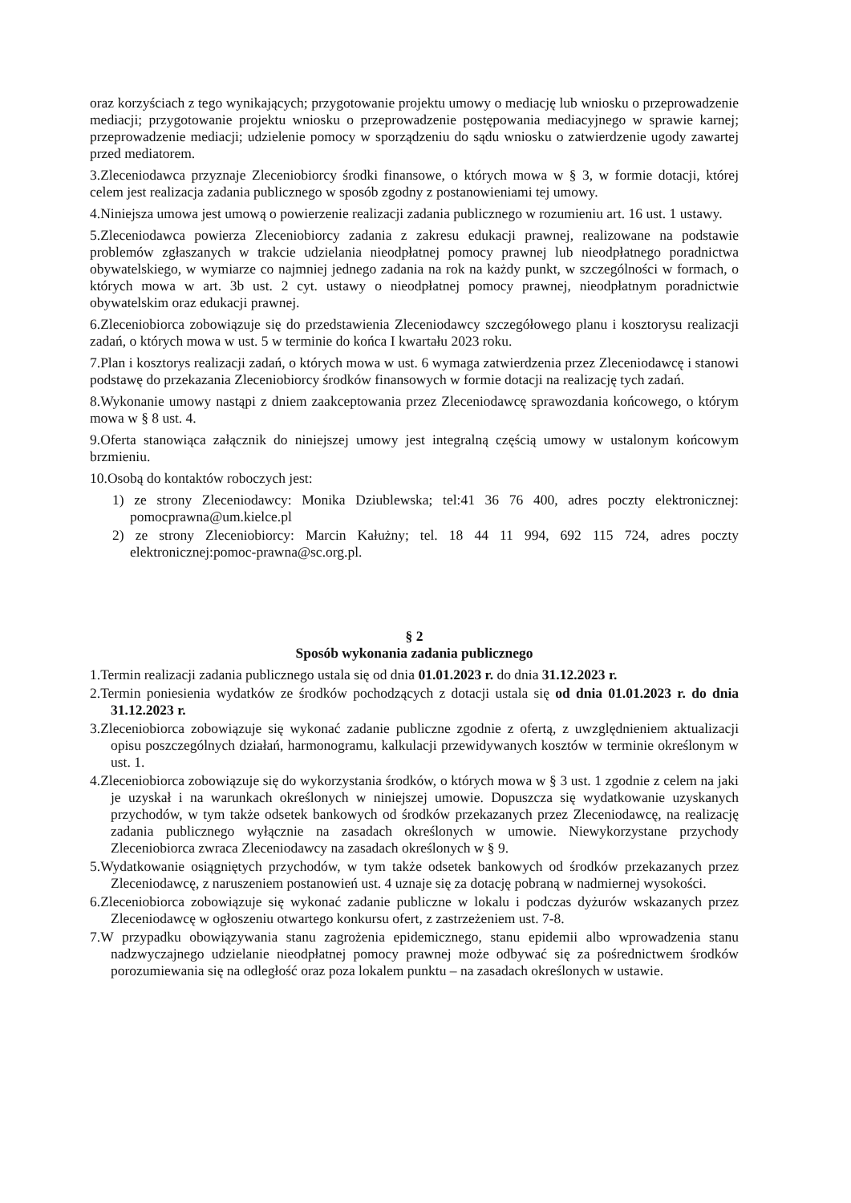oraz korzyściach z tego wynikających; przygotowanie projektu umowy o mediację lub wniosku o przeprowadzenie mediacji; przygotowanie projektu wniosku o przeprowadzenie postępowania mediacyjnego w sprawie karnej; przeprowadzenie mediacji; udzielenie pomocy w sporządzeniu do sądu wniosku o zatwierdzenie ugody zawartej przed mediatorem.
3.Zleceniodawca przyznaje Zleceniobiorcy środki finansowe, o których mowa w § 3, w formie dotacji, której celem jest realizacja zadania publicznego w sposób zgodny z postanowieniami tej umowy.
4.Niniejsza umowa jest umową o powierzenie realizacji zadania publicznego w rozumieniu art. 16 ust. 1 ustawy.
5.Zleceniodawca powierza Zleceniobiorcy zadania z zakresu edukacji prawnej, realizowane na podstawie problemów zgłaszanych w trakcie udzielania nieodpłatnej pomocy prawnej lub nieodpłatnego poradnictwa obywatelskiego, w wymiarze co najmniej jednego zadania na rok na każdy punkt, w szczególności w formach, o których mowa w art. 3b ust. 2 cyt. ustawy o nieodpłatnej pomocy prawnej, nieodpłatnym poradnictwie obywatelskim oraz edukacji prawnej.
6.Zleceniobiorca zobowiązuje się do przedstawienia Zleceniodawcy szczegółowego planu i kosztorysu realizacji zadań, o których mowa w ust. 5 w terminie do końca I kwartału 2023 roku.
7.Plan i kosztorys realizacji zadań, o których mowa w ust. 6 wymaga zatwierdzenia przez Zleceniodawcę i stanowi podstawę do przekazania Zleceniobiorcy środków finansowych w formie dotacji na realizację tych zadań.
8.Wykonanie umowy nastąpi z dniem zaakceptowania przez Zleceniodawcę sprawozdania końcowego, o którym mowa w § 8 ust. 4.
9.Oferta stanowiąca załącznik do niniejszej umowy jest integralną częścią umowy w ustalonym końcowym brzmieniu.
10.Osobą do kontaktów roboczych jest:
1) ze strony Zleceniodawcy: Monika Dziublewska; tel:41 36 76 400, adres poczty elektronicznej: pomocprawna@um.kielce.pl
2) ze strony Zleceniobiorcy: Marcin Kałużny; tel. 18 44 11 994, 692 115 724, adres poczty elektronicznej:pomoc-prawna@sc.org.pl.
§ 2
Sposób wykonania zadania publicznego
1.Termin realizacji zadania publicznego ustala się od dnia 01.01.2023 r. do dnia 31.12.2023 r.
2.Termin poniesienia wydatków ze środków pochodzących z dotacji ustala się od dnia 01.01.2023 r. do dnia 31.12.2023 r.
3.Zleceniobiorca zobowiązuje się wykonać zadanie publiczne zgodnie z ofertą, z uwzględnieniem aktualizacji opisu poszczególnych działań, harmonogramu, kalkulacji przewidywanych kosztów w terminie określonym w ust. 1.
4.Zleceniobiorca zobowiązuje się do wykorzystania środków, o których mowa w § 3 ust. 1 zgodnie z celem na jaki je uzyskał i na warunkach określonych w niniejszej umowie. Dopuszcza się wydatkowanie uzyskanych przychodów, w tym także odsetek bankowych od środków przekazanych przez Zleceniodawcę, na realizację zadania publicznego wyłącznie na zasadach określonych w umowie. Niewykorzystane przychody Zleceniobiorca zwraca Zleceniodawcy na zasadach określonych w § 9.
5.Wydatkowanie osiągniętych przychodów, w tym także odsetek bankowych od środków przekazanych przez Zleceniodawcę, z naruszeniem postanowień ust. 4 uznaje się za dotację pobraną w nadmiernej wysokości.
6.Zleceniobiorca zobowiązuje się wykonać zadanie publiczne w lokalu i podczas dyżurów wskazanych przez Zleceniodawcę w ogłoszeniu otwartego konkursu ofert, z zastrzeżeniem ust. 7-8.
7.W przypadku obowiązywania stanu zagrożenia epidemicznego, stanu epidemii albo wprowadzenia stanu nadzwyczajnego udzielanie nieodpłatnej pomocy prawnej może odbywać się za pośrednictwem środków porozumiewania się na odległość oraz poza lokalem punktu – na zasadach określonych w ustawie.